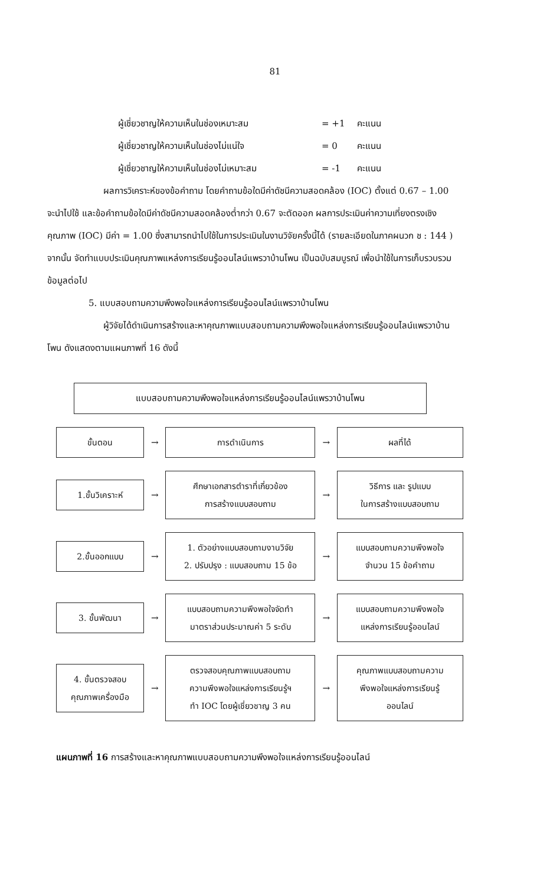81
ผู้เชี่ยวชาญให้ความเห็นในช่องเหมาะสม = +1 คะแนน
ผู้เชี่ยวชาญให้ความเห็นในช่องไม่แน่ใจ = 0 คะแนน
ผู้เชี่ยวชาญให้ความเห็นในช่องไม่เหมาะสม = -1 คะแนน
ผลการวิเคราะห์ของข้อคำถาม โดยคำถามข้อใดมีค่าดัชนีความสอดคล้อง (IOC) ตั้งแต่ 0.67 – 1.00 จะนำไปใช้ และข้อคำถามข้อใดมีค่าดัชนีความสอดคล้องต่ำกว่า 0.67 จะตัดออก ผลการประเมินค่าความเที่ยงตรงเชิงคุณภาพ (IOC) มีค่า = 1.00 ซึ่งสามารถนำไปใช้ในการประเมินในงานวิจัยครั้งนี้ได้ (รายละเอียดในภาคผนวก ช : 144 ) จากนั้น จัดทำแบบประเมินคุณภาพแหล่งการเรียนรู้ออนไลน์แพรวาบ้านโพน เป็นฉบับสมบูรณ์ เพื่อนำใช้ในการเก็บรวบรวมข้อมูลต่อไป
5. แบบสอบถามความพึงพอใจแหล่งการเรียนรู้ออนไลน์แพรวาบ้านโพน
ผู้วิจัยได้ดำเนินการสร้างและหาคุณภาพแบบสอบถามความพึงพอใจแหล่งการเรียนรู้ออนไลน์แพรวาบ้านโพน ดังแสดงตามแผนภาพที่ 16 ดังนี้
แบบสอบถามความพึงพอใจแหล่งการเรียนรู้ออนไลน์แพรวาบ้านโพน
ขั้นตอน
→
การดำเนินการ
→
ผลที่ได้
1.ขั้นวิเคราะห์
→
ศึกษาเอกสารตำราที่เกี่ยวข้อง
การสร้างแบบสอบถาม
→
วิธีการ และ รูปแบบ
ในการสร้างแบบสอบถาม
2.ขั้นออกแบบ
→
1. ตัวอย่างแบบสอบถามงานวิจัย
2. ปรับปรุง : แบบสอบถาม 15 ข้อ
→
แบบสอบถามความพึงพอใจ
จำนวน 15 ข้อคำถาม
3. ขั้นพัฒนา
→
แบบสอบถามความพึงพอใจจัดทำ
มาตราส่วนประมาณค่า 5 ระดับ
→
แบบสอบถามความพึงพอใจ
แหล่งการเรียนรู้ออนไลน์
4. ขั้นตรวจสอบ
คุณภาพเครื่องมือ
→
ตรวจสอบคุณภาพแบบสอบถาม
ความพึงพอใจแหล่งการเรียนรู้ฯ
ทำ IOC โดยผู้เชี่ยวชาญ 3 คน
→
คุณภาพแบบสอบถามความ
พึงพอใจแหล่งการเรียนรู้
ออนไลน์
แผนภาพที่ 16 การสร้างและหาคุณภาพแบบสอบถามความพึงพอใจแหล่งการเรียนรู้ออนไลน์